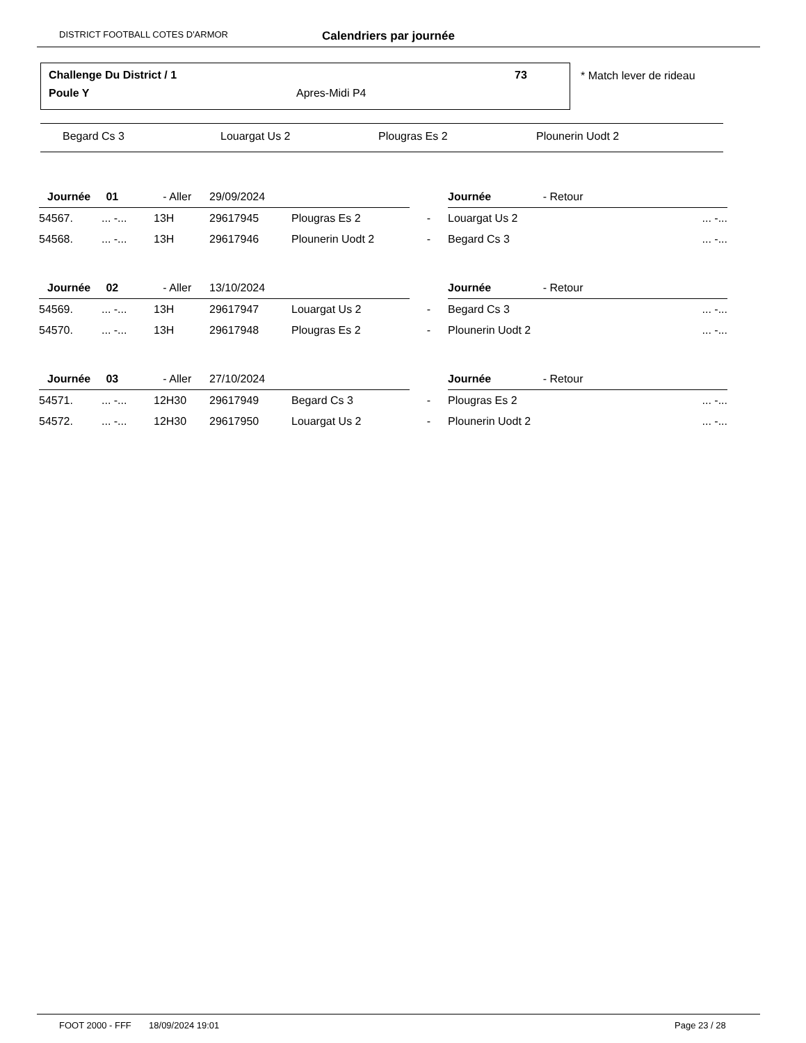DISTRICT FOOTBALL COTES D'ARMOR Calendriers par journée
Challenge Du District / 1 73
Poule Y Apres-Midi P4
* Match lever de rideau
Begard Cs 3 Louargat Us 2 Plougras Es 2 Plounerin Uodt 2
| Journée 01 | | - Aller | 29/09/2024 | | | Journée - Retour | |
| 54567. | ... -... | 13H | 29617945 | Plougras Es 2 | - | Louargat Us 2 | ... -... |
| 54568. | ... -... | 13H | 29617946 | Plounerin Uodt 2 | - | Begard Cs 3 | ... -... |
| Journée 02 | | - Aller | 13/10/2024 | | | Journée - Retour | |
| 54569. | ... -... | 13H | 29617947 | Louargat Us 2 | - | Begard Cs 3 | ... -... |
| 54570. | ... -... | 13H | 29617948 | Plougras Es 2 | - | Plounerin Uodt 2 | ... -... |
| Journée 03 | | - Aller | 27/10/2024 | | | Journée - Retour | |
| 54571. | ... -... | 12H30 | 29617949 | Begard Cs 3 | - | Plougras Es 2 | ... -... |
| 54572. | ... -... | 12H30 | 29617950 | Louargat Us 2 | - | Plounerin Uodt 2 | ... -... |
FOOT 2000 - FFF 18/09/2024 19:01 Page 23 / 28